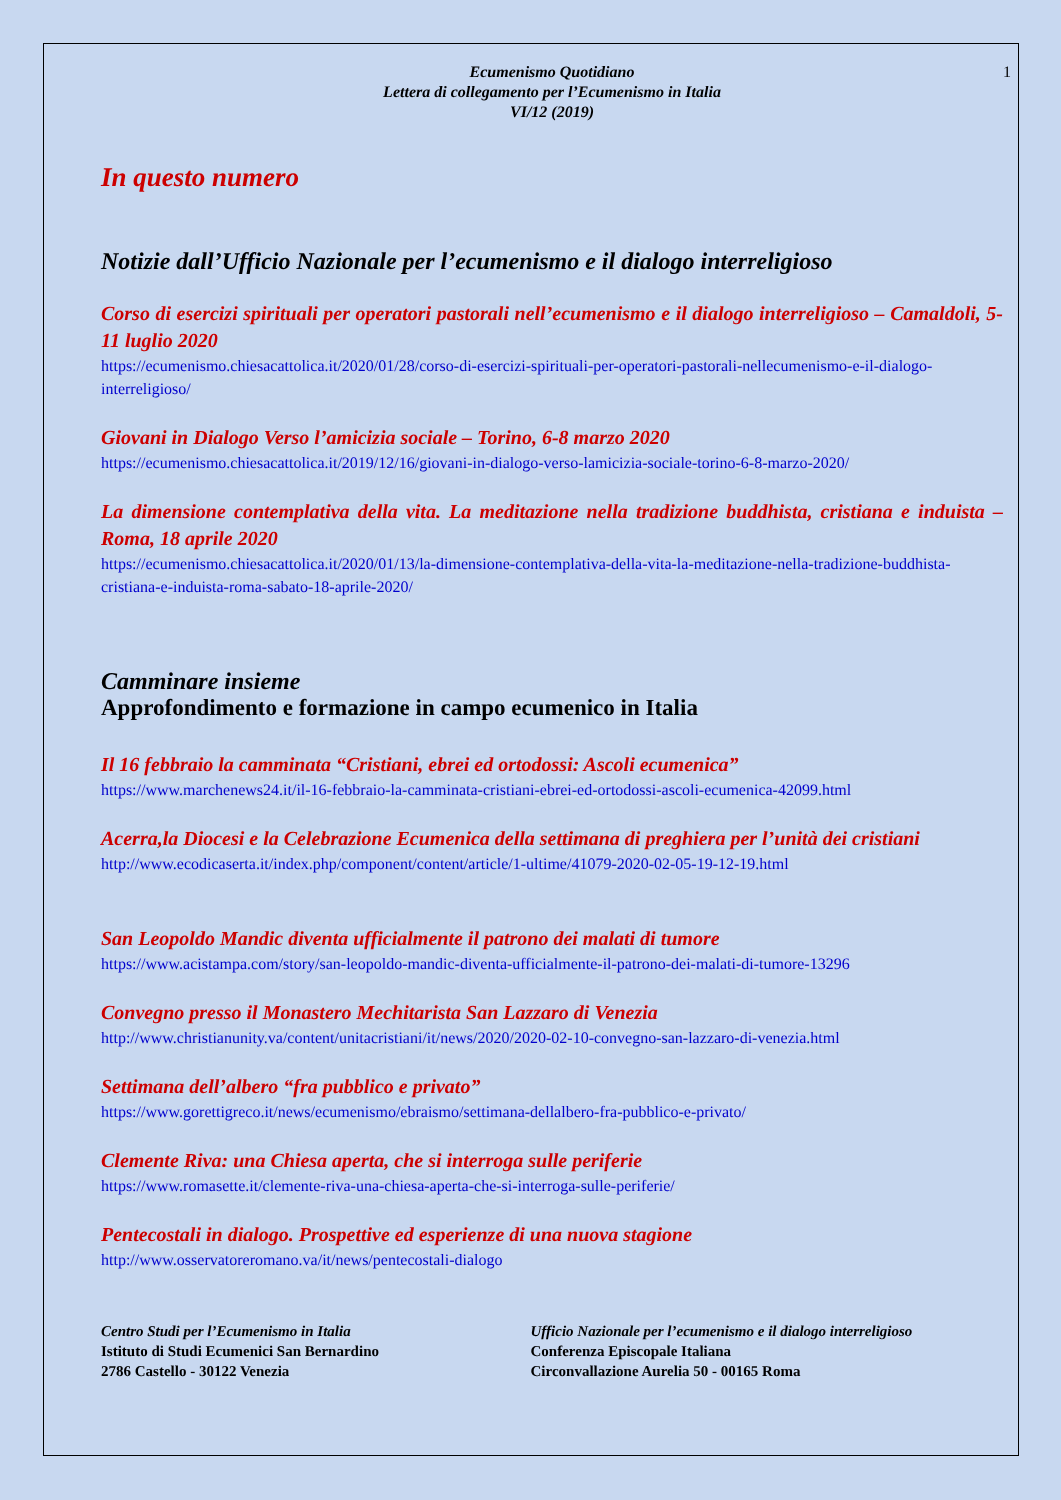Ecumenismo Quotidiano
Lettera di collegamento per l’Ecumenismo in Italia
VI/12 (2019)
1
In questo numero
Notizie dall’Ufficio Nazionale per l’ecumenismo e il dialogo interreligioso
Corso di esercizi spirituali per operatori pastorali nell’ecumenismo e il dialogo interreligioso – Camaldoli, 5-11 luglio 2020
https://ecumenismo.chiesacattolica.it/2020/01/28/corso-di-esercizi-spirituali-per-operatori-pastorali-nellecumenismo-e-il-dialogo-interreligioso/
Giovani in Dialogo Verso l’amicizia sociale – Torino, 6-8 marzo 2020
https://ecumenismo.chiesacattolica.it/2019/12/16/giovani-in-dialogo-verso-lamicizia-sociale-torino-6-8-marzo-2020/
La dimensione contemplativa della vita. La meditazione nella tradizione buddhista, cristiana e induista – Roma, 18 aprile 2020
https://ecumenismo.chiesacattolica.it/2020/01/13/la-dimensione-contemplativa-della-vita-la-meditazione-nella-tradizione-buddhista-cristiana-e-induista-roma-sabato-18-aprile-2020/
Camminare insieme
Approfondimento e formazione in campo ecumenico in Italia
Il 16 febbraio la camminata “Cristiani, ebrei ed ortodossi: Ascoli ecumenica”
https://www.marchenews24.it/il-16-febbraio-la-camminata-cristiani-ebrei-ed-ortodossi-ascoli-ecumenica-42099.html
Acerra,la Diocesi e la Celebrazione Ecumenica della settimana di preghiera per l’unità dei cristiani
http://www.ecodicaserta.it/index.php/component/content/article/1-ultime/41079-2020-02-05-19-12-19.html
San Leopoldo Mandic diventa ufficialmente il patrono dei malati di tumore
https://www.acistampa.com/story/san-leopoldo-mandic-diventa-ufficialmente-il-patrono-dei-malati-di-tumore-13296
Convegno presso il Monastero Mechitarista San Lazzaro di Venezia
http://www.christianunity.va/content/unitacristiani/it/news/2020/2020-02-10-convegno-san-lazzaro-di-venezia.html
Settimana dell’albero “fra pubblico e privato”
https://www.gorettigreco.it/news/ecumenismo/ebraismo/settimana-dellalbero-fra-pubblico-e-privato/
Clemente Riva: una Chiesa aperta, che si interroga sulle periferie
https://www.romasette.it/clemente-riva-una-chiesa-aperta-che-si-interroga-sulle-periferie/
Pentecostali in dialogo. Prospettive ed esperienze di una nuova stagione
http://www.osservatoreromano.va/it/news/pentecostali-dialogo
Centro Studi per l’Ecumenismo in Italia
Istituto di Studi Ecumenici San Bernardino
2786 Castello - 30122 Venezia
Ufficio Nazionale per l’ecumenismo e il dialogo interreligioso
Conferenza Episcopale Italiana
Circonvallazione Aurelia 50 - 00165 Roma